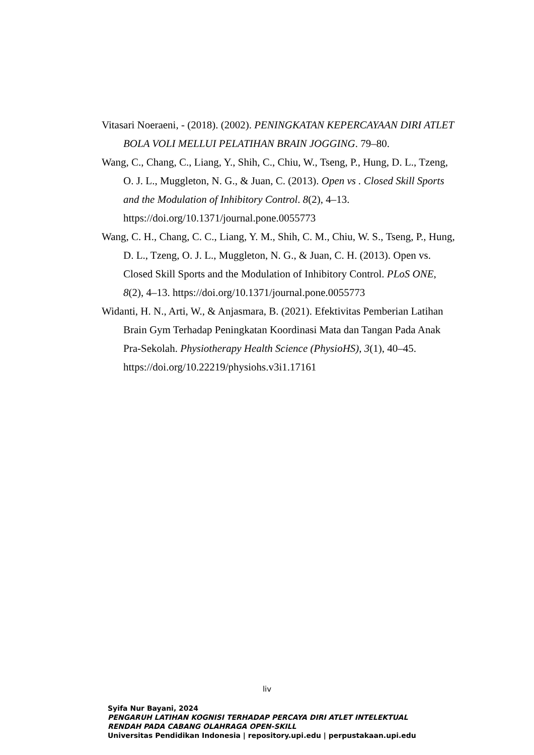Vitasari Noeraeni, - (2018). (2002). PENINGKATAN KEPERCAYAAN DIRI ATLET BOLA VOLI MELLUI PELATIHAN BRAIN JOGGING. 79–80.
Wang, C., Chang, C., Liang, Y., Shih, C., Chiu, W., Tseng, P., Hung, D. L., Tzeng, O. J. L., Muggleton, N. G., & Juan, C. (2013). Open vs . Closed Skill Sports and the Modulation of Inhibitory Control. 8(2), 4–13. https://doi.org/10.1371/journal.pone.0055773
Wang, C. H., Chang, C. C., Liang, Y. M., Shih, C. M., Chiu, W. S., Tseng, P., Hung, D. L., Tzeng, O. J. L., Muggleton, N. G., & Juan, C. H. (2013). Open vs. Closed Skill Sports and the Modulation of Inhibitory Control. PLoS ONE, 8(2), 4–13. https://doi.org/10.1371/journal.pone.0055773
Widanti, H. N., Arti, W., & Anjasmara, B. (2021). Efektivitas Pemberian Latihan Brain Gym Terhadap Peningkatan Koordinasi Mata dan Tangan Pada Anak Pra-Sekolah. Physiotherapy Health Science (PhysioHS), 3(1), 40–45. https://doi.org/10.22219/physiohs.v3i1.17161
liv
Syifa Nur Bayani, 2024
PENGARUH LATIHAN KOGNISI TERHADAP PERCAYA DIRI ATLET INTELEKTUAL
RENDAH PADA CABANG OLAHRAGA OPEN-SKILL
Universitas Pendidikan Indonesia | repository.upi.edu | perpustakaan.upi.edu